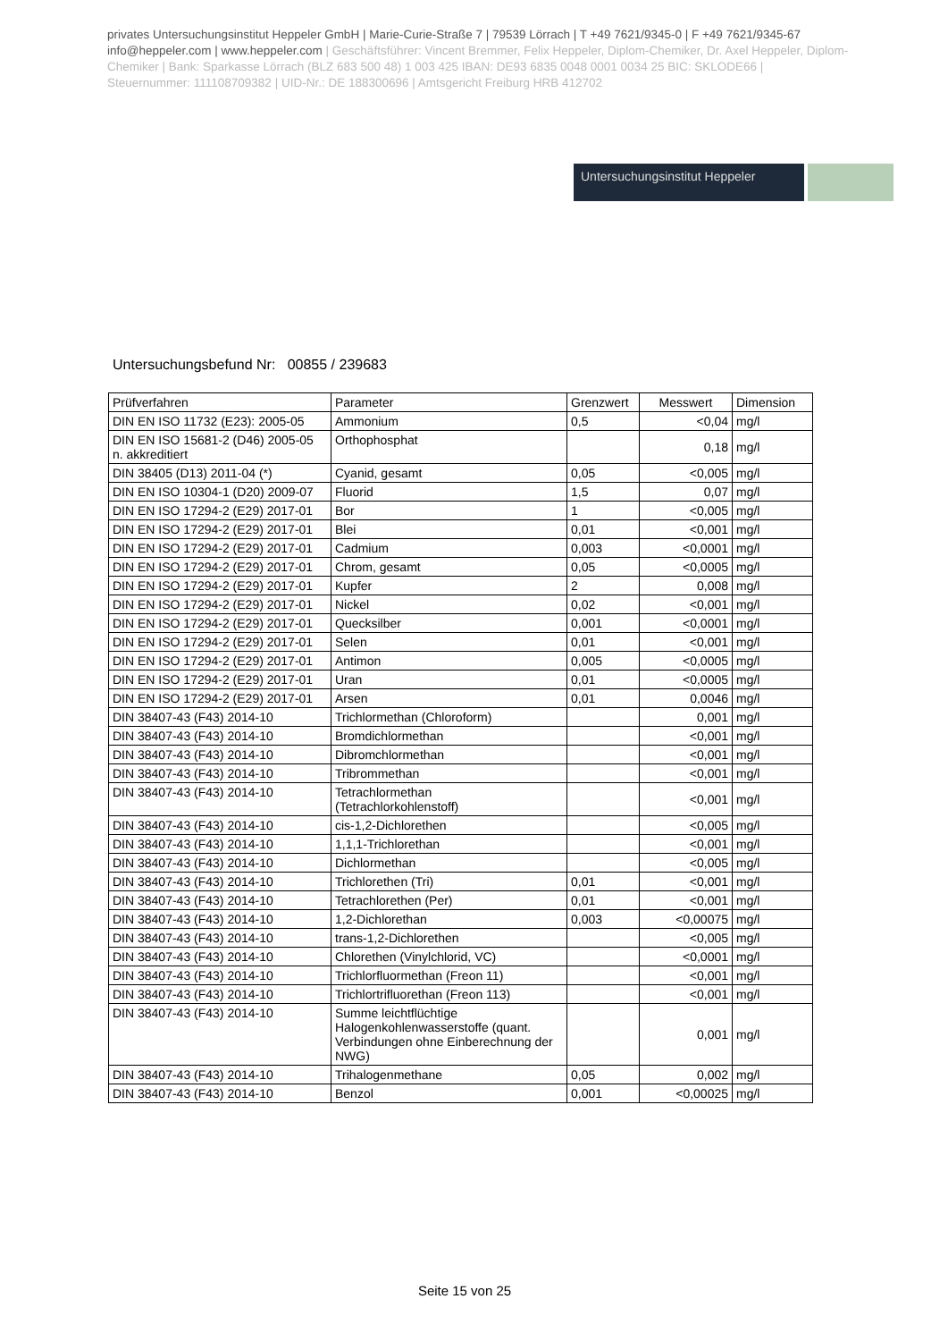privates Untersuchungsinstitut Heppeler GmbH | Marie-Curie-Straße 7 | 79539 Lörrach | T +49 7621/9345-0 | F +49 7621/9345-67
info@heppeler.com | www.heppeler.com | Geschäftsführer: Vincent Bremmer, Felix Heppeler, Diplom-Chemiker, Dr. Axel Heppeler, Diplom-Chemiker | Bank: Sparkasse Lörrach (BLZ 683 500 48) 1 003 425 IBAN: DE93 6835 0048 0001 0034 25 BIC: SKLODE66 | Steuernummer: 11110870938​2 | UID-Nr.: DE 188300696 | Amtsgericht Freiburg HRB 412702
Untersuchungsinstitut Heppeler
Untersuchungsbefund Nr: 00855 / 239683
| Prüfverfahren | Parameter | Grenzwert | Messwert | Dimension |
| --- | --- | --- | --- | --- |
| DIN EN ISO 11732 (E23): 2005-05 | Ammonium | 0,5 | <0,04 | mg/l |
| DIN EN ISO 15681-2 (D46) 2005-05 n. akkreditiert | Orthophosphat | | 0,18 | mg/l |
| DIN 38405 (D13) 2011-04 (*) | Cyanid, gesamt | 0,05 | <0,005 | mg/l |
| DIN EN ISO 10304-1 (D20) 2009-07 | Fluorid | 1,5 | 0,07 | mg/l |
| DIN EN ISO 17294-2 (E29) 2017-01 | Bor | 1 | <0,005 | mg/l |
| DIN EN ISO 17294-2 (E29) 2017-01 | Blei | 0,01 | <0,001 | mg/l |
| DIN EN ISO 17294-2 (E29) 2017-01 | Cadmium | 0,003 | <0,0001 | mg/l |
| DIN EN ISO 17294-2 (E29) 2017-01 | Chrom, gesamt | 0,05 | <0,0005 | mg/l |
| DIN EN ISO 17294-2 (E29) 2017-01 | Kupfer | 2 | 0,008 | mg/l |
| DIN EN ISO 17294-2 (E29) 2017-01 | Nickel | 0,02 | <0,001 | mg/l |
| DIN EN ISO 17294-2 (E29) 2017-01 | Quecksilber | 0,001 | <0,0001 | mg/l |
| DIN EN ISO 17294-2 (E29) 2017-01 | Selen | 0,01 | <0,001 | mg/l |
| DIN EN ISO 17294-2 (E29) 2017-01 | Antimon | 0,005 | <0,0005 | mg/l |
| DIN EN ISO 17294-2 (E29) 2017-01 | Uran | 0,01 | <0,0005 | mg/l |
| DIN EN ISO 17294-2 (E29) 2017-01 | Arsen | 0,01 | 0,0046 | mg/l |
| DIN 38407-43 (F43) 2014-10 | Trichlormethan (Chloroform) | | 0,001 | mg/l |
| DIN 38407-43 (F43) 2014-10 | Bromdichlormethan | | <0,001 | mg/l |
| DIN 38407-43 (F43) 2014-10 | Dibromchlormethan | | <0,001 | mg/l |
| DIN 38407-43 (F43) 2014-10 | Tribrommethan | | <0,001 | mg/l |
| DIN 38407-43 (F43) 2014-10 | Tetrachlormethan (Tetrachlorkohlenstoff) | | <0,001 | mg/l |
| DIN 38407-43 (F43) 2014-10 | cis-1,2-Dichlorethen | | <0,005 | mg/l |
| DIN 38407-43 (F43) 2014-10 | 1,1,1-Trichlorethan | | <0,001 | mg/l |
| DIN 38407-43 (F43) 2014-10 | Dichlormethan | | <0,005 | mg/l |
| DIN 38407-43 (F43) 2014-10 | Trichlorethen (Tri) | 0,01 | <0,001 | mg/l |
| DIN 38407-43 (F43) 2014-10 | Tetrachlorethen (Per) | 0,01 | <0,001 | mg/l |
| DIN 38407-43 (F43) 2014-10 | 1,2-Dichlorethan | 0,003 | <0,00075 | mg/l |
| DIN 38407-43 (F43) 2014-10 | trans-1,2-Dichlorethen | | <0,005 | mg/l |
| DIN 38407-43 (F43) 2014-10 | Chlorethen (Vinylchlorid, VC) | | <0,0001 | mg/l |
| DIN 38407-43 (F43) 2014-10 | Trichlorfluormethan (Freon 11) | | <0,001 | mg/l |
| DIN 38407-43 (F43) 2014-10 | Trichlortrifluorethan (Freon 113) | | <0,001 | mg/l |
| DIN 38407-43 (F43) 2014-10 | Summe leichtflüchtige Halogenkohlenwasserstoffe (quant. Verbindungen ohne Einberechnung der NWG) | | 0,001 | mg/l |
| DIN 38407-43 (F43) 2014-10 | Trihalogenmethane | 0,05 | 0,002 | mg/l |
| DIN 38407-43 (F43) 2014-10 | Benzol | 0,001 | <0,00025 | mg/l |
Seite 15 von 25